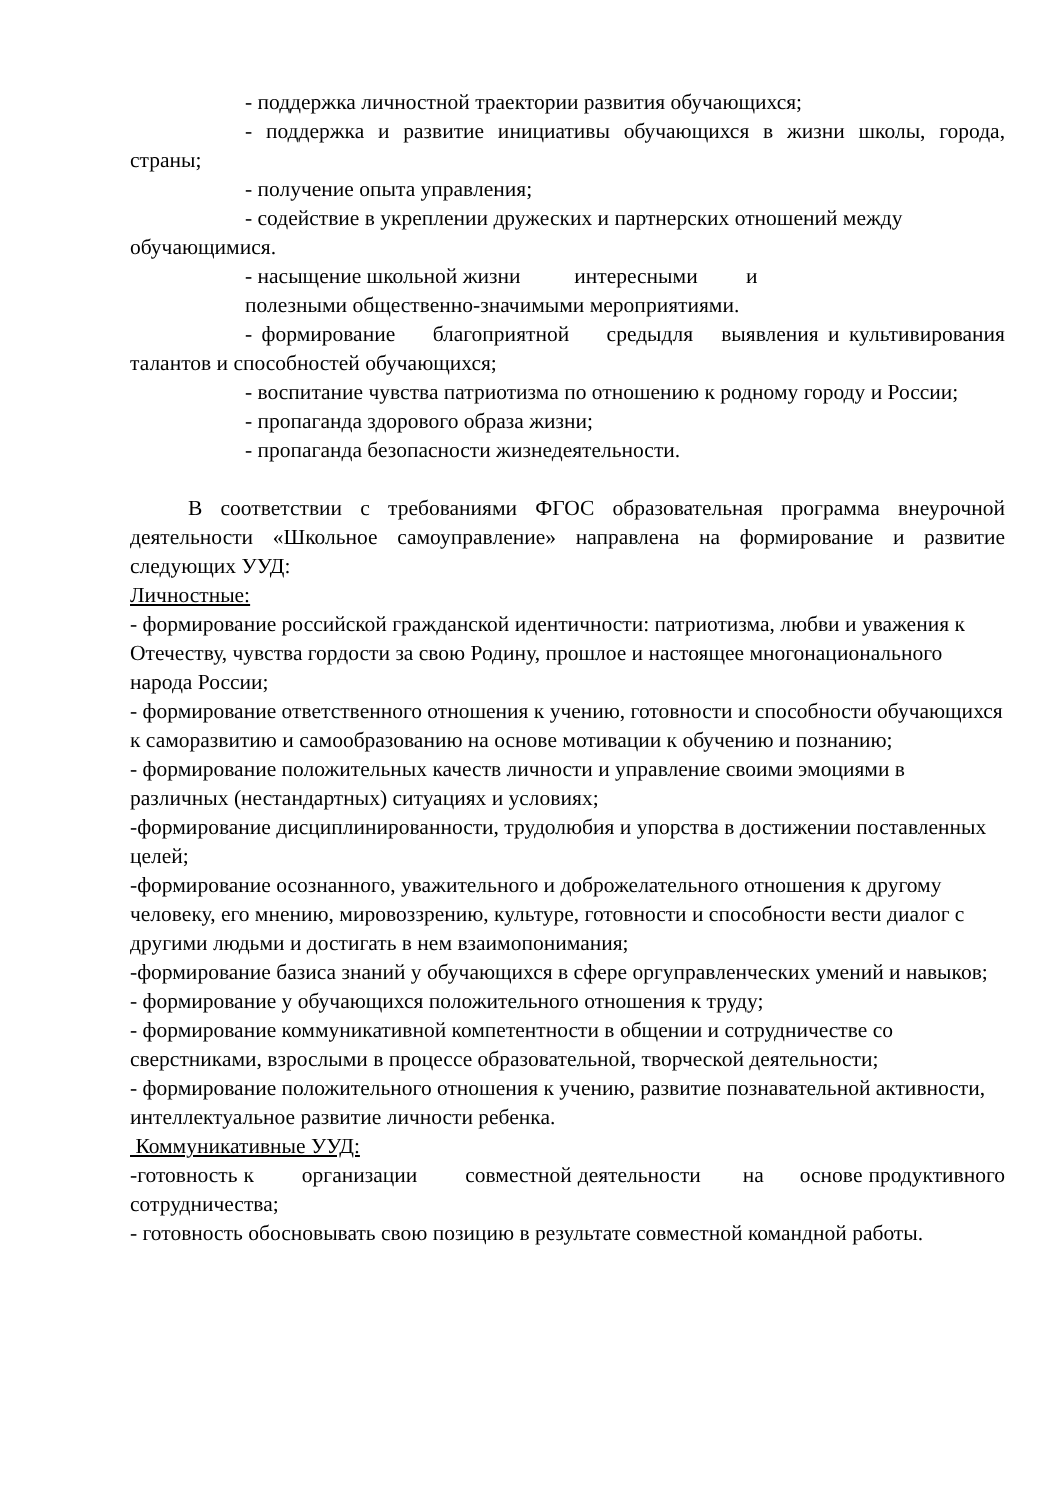- поддержка личностной траектории развития обучающихся;
- поддержка и развитие инициативы обучающихся в жизни школы, города, страны;
- получение опыта управления;
- содействие в укреплении дружеских и партнерских отношений между обучающимися.
- насыщение школьной жизни интересными и
полезными общественно-значимыми мероприятиями.
- формирование благоприятной средыдля выявления и культивирования талантов и способностей обучающихся;
- воспитание чувства патриотизма по отношению к родному городу и России;
- пропаганда здорового образа жизни;
- пропаганда безопасности жизнедеятельности.
В соответствии с требованиями ФГОС образовательная программа внеурочной деятельности «Школьное самоуправление» направлена на формирование и развитие следующих УУД:
Личностные:
- формирование российской гражданской идентичности: патриотизма, любви и уважения к Отечеству, чувства гордости за свою Родину, прошлое и настоящее многонационального народа России;
- формирование ответственного отношения к учению, готовности и способности обучающихся к саморазвитию и самообразованию на основе мотивации к обучению и познанию;
- формирование положительных качеств личности и управление своими эмоциями в различных (нестандартных) ситуациях и условиях;
-формирование дисциплинированности, трудолюбия и упорства в достижении поставленных целей;
-формирование осознанного, уважительного и доброжелательного отношения к другому человеку, его мнению, мировоззрению, культуре, готовности и способности вести диалог с другими людьми и достигать в нем взаимопонимания;
-формирование базиса знаний у обучающихся в сфере оргуправленческих умений и навыков;
- формирование у обучающихся положительного отношения к труду;
- формирование коммуникативной компетентности в общении и сотрудничестве со сверстниками, взрослыми в процессе образовательной, творческой деятельности;
- формирование положительного отношения к учению, развитие познавательной активности, интеллектуальное развитие личности ребенка.
Коммуникативные УУД:
-готовность к организации совместной деятельности на основе продуктивного сотрудничества;
- готовность обосновывать свою позицию в результате совместной командной работы.